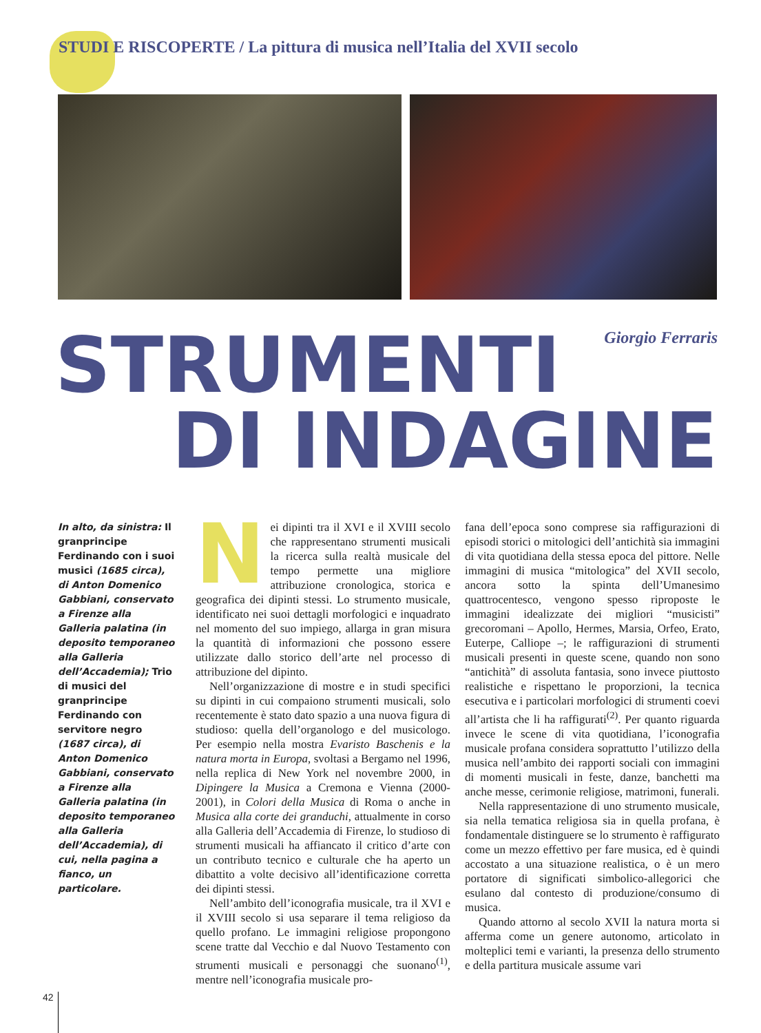STUDI E RISCOPERTE / La pittura di musica nell’Italia del XVII secolo
STRUMENTI Giorgio Ferraris
DI INDAGINE
In alto, da sinistra: Il granprincipe Ferdinando con i suoi musici (1685 circa), di Anton Domenico Gabbiani, conservato a Firenze alla Galleria palatina (in deposito temporaneo alla Galleria dell’Accademia); Trio di musici del granprincipe Ferdinando con servitore negro (1687 circa), di Anton Domenico Gabbiani, conservato a Firenze alla Galleria palatina (in deposito temporaneo alla Galleria dell’Accademia), di cui, nella pagina a fianco, un particolare.
Nei dipinti tra il XVI e il XVIII secolo che rappresentano strumenti musicali la ricerca sulla realtà musicale del tempo permette una migliore attribuzione cronologica, storica e geografica dei dipinti stessi. Lo strumento musicale, identificato nei suoi dettagli morfologici e inquadrato nel momento del suo impiego, allarga in gran misura la quantità di informazioni che possono essere utilizzate dallo storico dell’arte nel processo di attribuzione del dipinto.
Nell’organizzazione di mostre e in studi specifici su dipinti in cui compaiono strumenti musicali, solo recentemente è stato dato spazio a una nuova figura di studioso: quella dell’organologo e del musicologo. Per esempio nella mostra Evaristo Baschenis e la natura morta in Europa, svoltasi a Bergamo nel 1996, nella replica di New York nel novembre 2000, in Dipingere la Musica a Cremona e Vienna (2000-2001), in Colori della Musica di Roma o anche in Musica alla corte dei granduchi, attualmente in corso alla Galleria dell’Accademia di Firenze, lo studioso di strumenti musicali ha affiancato il critico d’arte con un contributo tecnico e culturale che ha aperto un dibattito a volte decisivo all’identificazione corretta dei dipinti stessi.
Nell’ambito dell’iconografia musicale, tra il XVI e il XVIII secolo si usa separare il tema religioso da quello profano. Le immagini religiose propongono scene tratte dal Vecchio e dal Nuovo Testamento con strumenti musicali e personaggi che suonano<sup>(1)</sup>, mentre nell’iconografia musicale pro-
fana dell’epoca sono comprese sia raffigurazioni di episodi storici o mitologici dell’antichità sia immagini di vita quotidiana della stessa epoca del pittore. Nelle immagini di musica “mitologica” del XVII secolo, ancora sotto la spinta dell’Umanesimo quattrocentesco, vengono spesso riproposte le immagini idealizzate dei migliori “musicisti” grecoromani – Apollo, Hermes, Marsia, Orfeo, Erato, Euterpe, Calliope –; le raffigurazioni di strumenti musicali presenti in queste scene, quando non sono “antichità” di assoluta fantasia, sono invece piuttosto realistiche e rispettano le proporzioni, la tecnica esecutiva e i particolari morfologici di strumenti coevi all’artista che li ha raffigurati<sup>(2)</sup>. Per quanto riguarda invece le scene di vita quotidiana, l’iconografia musicale profana considera soprattutto l’utilizzo della musica nell’ambito dei rapporti sociali con immagini di momenti musicali in feste, danze, banchetti ma anche messe, cerimonie religiose, matrimoni, funerali.
Nella rappresentazione di uno strumento musicale, sia nella tematica religiosa sia in quella profana, è fondamentale distinguere se lo strumento è raffigurato come un mezzo effettivo per fare musica, ed è quindi accostato a una situazione realistica, o è un mero portatore di significati simbolico-allegorici che esulano dal contesto di produzione/consumo di musica.
Quando attorno al secolo XVII la natura morta si afferma come un genere autonomo, articolato in molteplici temi e varianti, la presenza dello strumento e della partitura musicale assume vari
42